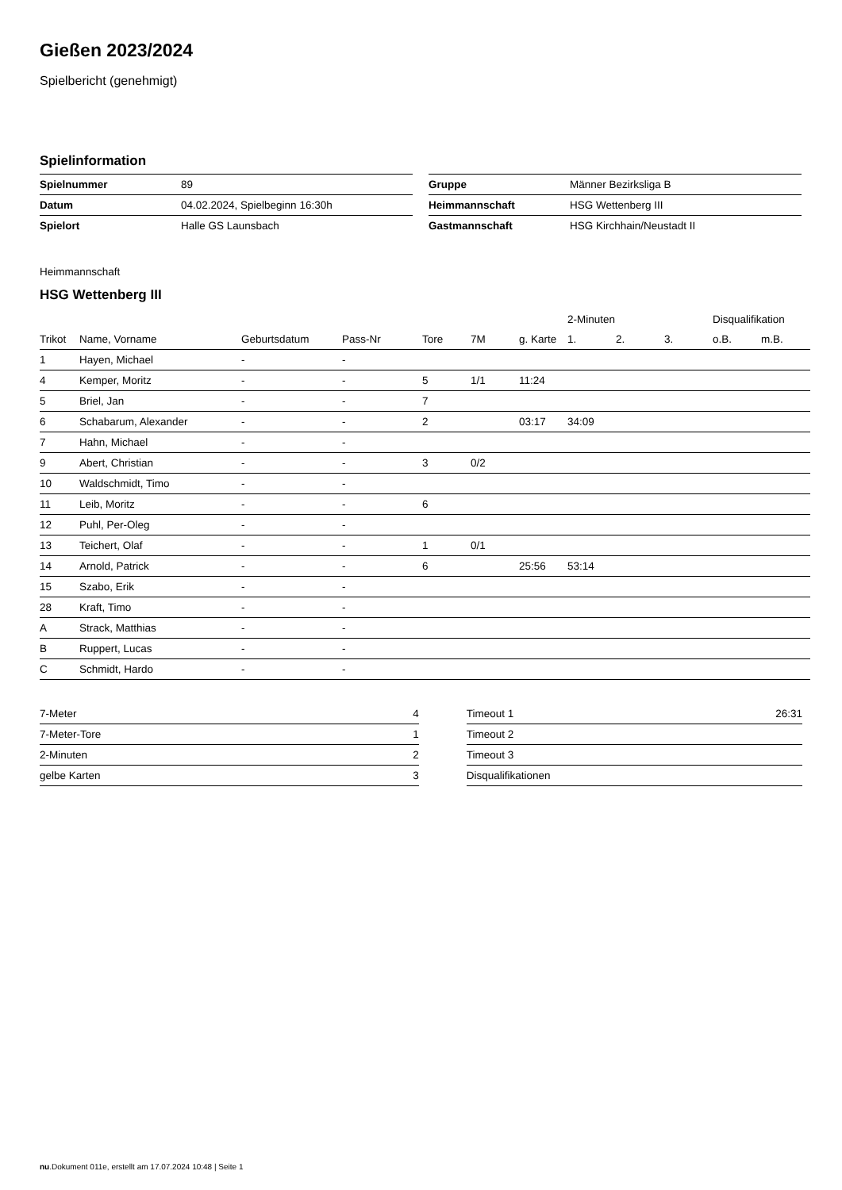Gießen 2023/2024
Spielbericht (genehmigt)
Spielinformation
| Spielnummer | 89 |
| Datum | 04.02.2024, Spielbeginn 16:30h |
| Spielort | Halle GS Launsbach |
| Gruppe | Männer Bezirksliga B |
| Heimmannschaft | HSG Wettenberg III |
| Gastmannschaft | HSG Kirchhain/Neustadt II |
Heimmannschaft
HSG Wettenberg III
| | | | | | | | 2-Minuten | | | Disqualifikation | |
| --- | --- | --- | --- | --- | --- | --- | --- | --- | --- | --- | --- |
| Trikot | Name, Vorname | Geburtsdatum | Pass-Nr | Tore | 7M | g. Karte | 1. | 2. | 3. | o.B. | m.B. |
| 1 | Hayen, Michael | - | - | | | | | | | | |
| 4 | Kemper, Moritz | - | - | 5 | 1/1 | 11:24 | | | | | |
| 5 | Briel, Jan | - | - | 7 | | | | | | | |
| 6 | Schabarum, Alexander | - | - | 2 | | 03:17 | 34:09 | | | | |
| 7 | Hahn, Michael | - | - | | | | | | | | |
| 9 | Abert, Christian | - | - | 3 | 0/2 | | | | | | |
| 10 | Waldschmidt, Timo | - | - | | | | | | | | |
| 11 | Leib, Moritz | - | - | 6 | | | | | | | |
| 12 | Puhl, Per-Oleg | - | - | | | | | | | | |
| 13 | Teichert, Olaf | - | - | 1 | 0/1 | | | | | | |
| 14 | Arnold, Patrick | - | - | 6 | | 25:56 | 53:14 | | | | |
| 15 | Szabo, Erik | - | - | | | | | | | | |
| 28 | Kraft, Timo | - | - | | | | | | | | |
| A | Strack, Matthias | - | - | | | | | | | | |
| B | Ruppert, Lucas | - | - | | | | | | | | |
| C | Schmidt, Hardo | - | - | | | | | | | | |
| 7-Meter | 4 |
| 7-Meter-Tore | 1 |
| 2-Minuten | 2 |
| gelbe Karten | 3 |
| Timeout 1 | 26:31 |
| Timeout 2 | |
| Timeout 3 | |
| Disqualifikationen | |
nu.Dokument 011e, erstellt am 17.07.2024 10:48 | Seite 1